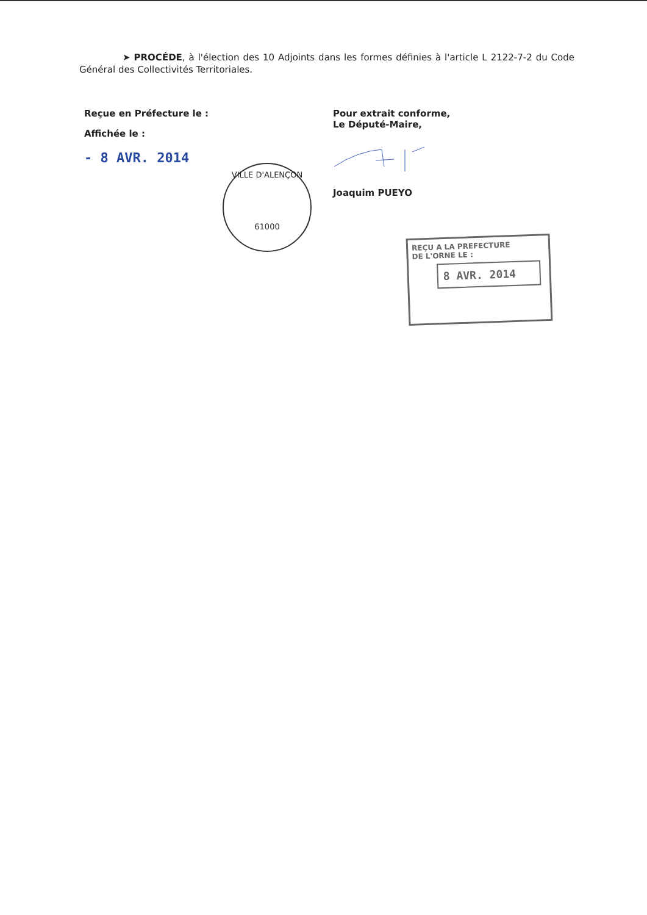➤ PROCÉDE, à l'élection des 10 Adjoints dans les formes définies à l'article L 2122-7-2 du Code Général des Collectivités Territoriales.
Reçue en Préfecture le :
Affichée le :
- 8 AVR. 2014
Pour extrait conforme,
Le Député-Maire,
Joaquim PUEYO
VILLE D'ALENÇON
61000
REÇU A LA PREFECTURE
DE L'ORNE LE :
8 AVR. 2014